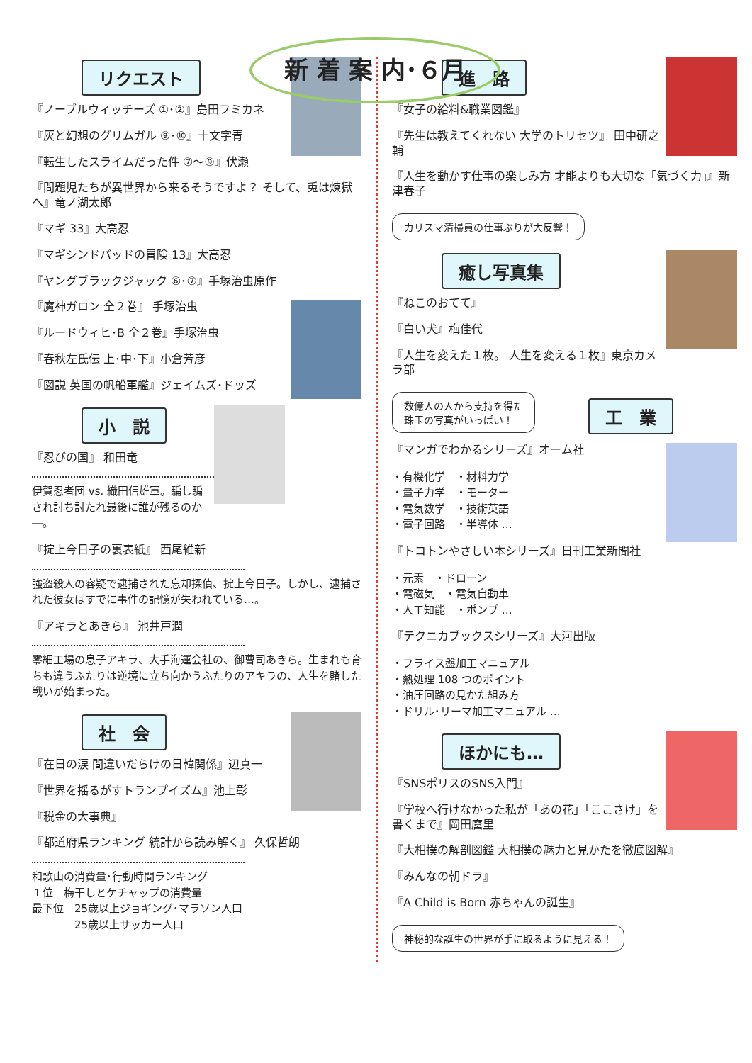新 着 案 内･６月
リクエスト
『ノーブルウィッチーズ ①･②』島田フミカネ
『灰と幻想のグリムガル ⑨･⑩』十文字青
『転生したスライムだった件 ⑦～⑨』伏瀬
『問題児たちが異世界から来るそうですよ？ そして、兎は煉獄へ』竜ノ湖太郎
『マギ 33』大高忍
『マギシンドバッドの冒険 13』大高忍
『ヤングブラックジャック ⑥･⑦』手塚治虫原作
『魔神ガロン 全２巻』 手塚治虫
『ルードウィヒ･B 全２巻』手塚治虫
『春秋左氏伝 上･中･下』小倉芳彦
『図説 英国の帆船軍艦』ジェイムズ･ドッズ
小　説
『忍びの国』 和田竜
伊賀忍者団 vs. 織田信雄軍。騙し騙され討ち討たれ最後に誰が残るのか―。
『掟上今日子の裏表紙』 西尾維新
強盗殺人の容疑で逮捕された忘却探偵、掟上今日子。しかし、逮捕された彼女はすでに事件の記憶が失われている…。
『アキラとあきら』 池井戸潤
零細工場の息子アキラ、大手海運会社の、御曹司あきら。生まれも育ちも違うふたりは逆境に立ち向かうふたりのアキラの、人生を賭した戦いが始まった。
社　会
『在日の涙 間違いだらけの日韓関係』辺真一
『世界を揺るがすトランプイズム』池上彰
『税金の大事典』
『都道府県ランキング 統計から読み解く』 久保哲朗
和歌山の消費量･行動時間ランキング
１位　梅干しとケチャップの消費量
最下位　25歳以上ジョギング･マラソン人口
　　　　25歳以上サッカー人口
進　路
『女子の給料&職業図鑑』
『先生は教えてくれない 大学のトリセツ』 田中研之輔
『人生を動かす仕事の楽しみ方 才能よりも大切な「気づく力」』新津春子
カリスマ清掃員の仕事ぶりが大反響！
癒し写真集
『ねこのおてて』
『白い犬』梅佳代
『人生を変えた１枚。 人生を変える１枚』東京カメラ部
数億人の人から支持を得た
珠玉の写真がいっぱい！
工　業
『マンガでわかるシリーズ』オーム社
・有機化学　・材料力学
・量子力学　・モーター
・電気数学　・技術英語
・電子回路　・半導体 …
『トコトンやさしい本シリーズ』日刊工業新聞社
・元素　・ドローン
・電磁気　・電気自動車
・人工知能　・ポンプ …
『テクニカブックスシリーズ』大河出版
・フライス盤加工マニュアル
・熱処理 108 つのポイント
・油圧回路の見かた組み方
・ドリル･リーマ加工マニュアル …
ほかにも…
『SNSポリスのSNS入門』
『学校へ行けなかった私が「あの花」「ここさけ」を書くまで』岡田麿里
『大相撲の解剖図鑑 大相撲の魅力と見かたを徹底図解』
『みんなの朝ドラ』
『A Child is Born 赤ちゃんの誕生』
神秘的な誕生の世界が手に取るように見える！